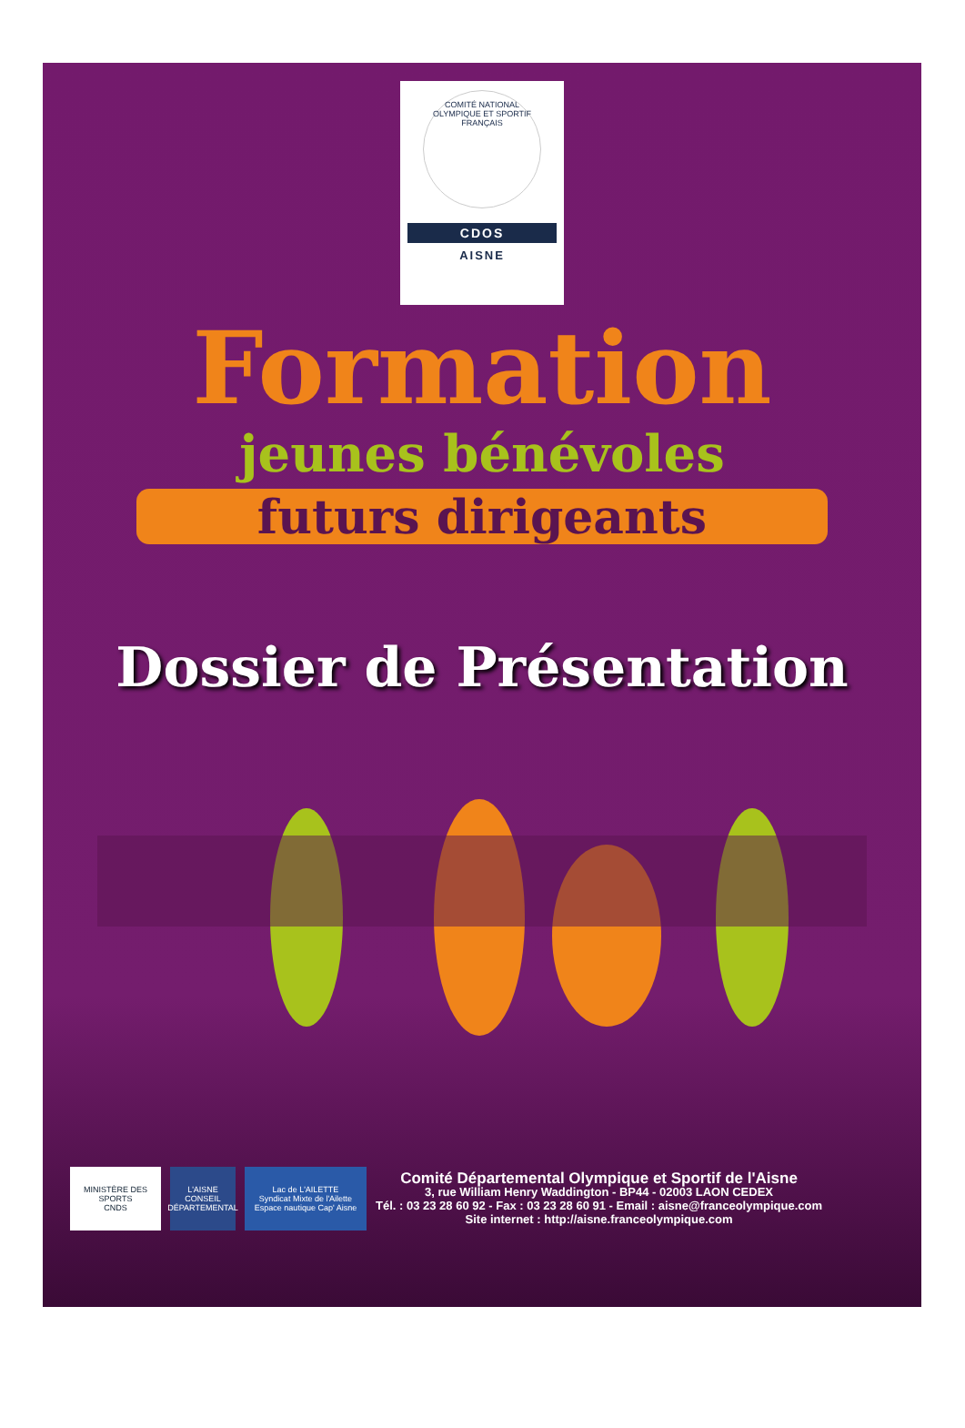COMITÉ NATIONAL OLYMPIQUE ET SPORTIF FRANÇAIS
CDOS
AISNE
Formation
jeunes bénévoles
futurs dirigeants
Dossier de Présentation
MINISTÈRE DES SPORTS
CNDS
L'AISNE
CONSEIL DÉPARTEMENTAL
Lac de L'AILETTE
Syndicat Mixte de l'Ailette
Espace nautique Cap' Aisne
Comité Départemental Olympique et Sportif de l'Aisne
3, rue William Henry Waddington - BP44 - 02003 LAON CEDEX
Tél. : 03 23 28 60 92 - Fax : 03 23 28 60 91 - Email : aisne@franceolympique.com
Site internet : http://aisne.franceolympique.com